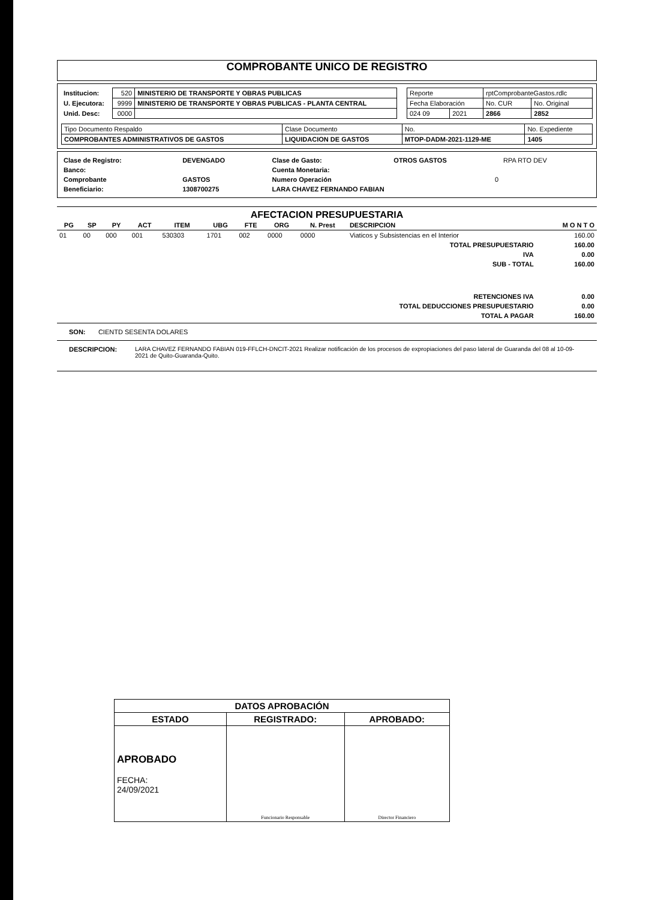COMPROBANTE UNICO DE REGISTRO
| Institucion: | 520 | MINISTERIO DE TRANSPORTE Y OBRAS PUBLICAS |
| U. Ejecutora: | 9999 | MINISTERIO DE TRANSPORTE Y OBRAS PUBLICAS - PLANTA CENTRAL |
| Unid. Desc: | 0000 | |
| Reporte | | rptComprobanteGastos.rdlc | |
| Fecha Elaboración | | No. CUR | No. Original |
| 024 09 | 2021 | 2866 | 2852 |
| Tipo Documento Respaldo | Clase Documento | No. | No. Expediente |
| COMPROBANTES ADMINISTRATIVOS DE GASTOS | LIQUIDACION DE GASTOS | MTOP-DADM-2021-1129-ME | 1405 |
| Clase de Registro: | DEVENGADO | Clase de Gasto: | OTROS GASTOS | RPA RTO DEV |
| Banco: | | Cuenta Monetaria: | | |
| Comprobante | GASTOS | Numero Operación | 0 | |
| Beneficiario: | 1308700275 | LARA CHAVEZ FERNANDO FABIAN | | |
AFECTACION PRESUPUESTARIA
| PG | SP | PY | ACT | ITEM | UBG | FTE | ORG | N. Prest | DESCRIPCION | M O N T O |
| --- | --- | --- | --- | --- | --- | --- | --- | --- | --- | --- |
| 01 | 00 | 000 | 001 | 530303 | 1701 | 002 | 0000 | 0000 | Viaticos y Subsistencias en el Interior | 160.00 |
| TOTAL PRESUPUESTARIO | | | | | | | | | | 160.00 |
| IVA | | | | | | | | | | 0.00 |
| SUB - TOTAL | | | | | | | | | | 160.00 |
| RETENCIONES IVA | | | | | | | | | | 0.00 |
| TOTAL DEDUCCIONES PRESUPUESTARIO | | | | | | | | | | 0.00 |
| TOTAL A PAGAR | | | | | | | | | | 160.00 |
SON: CIENTD SESENTA DOLARES
DESCRIPCION: LARA CHAVEZ FERNANDO FABIAN 019-FFLCH-DNCIT-2021 Realizar notificación de los procesos de expropiaciones del paso lateral de Guaranda del 08 al 10-09-2021 de Quito-Guaranda-Quito.
| DATOS APROBACIÓN | | |
| ESTADO | REGISTRADO: | APROBADO: |
| APROBADO FECHA: 24/09/2021 | Funcionario Responsable | Director Financiero |